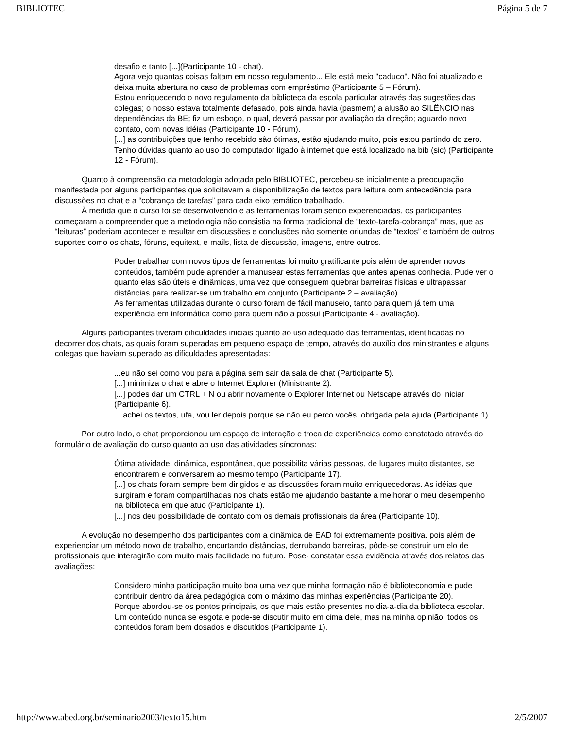BIBLIOTEC Página 5 de 7
desafio e tanto [...](Participante 10 - chat).
Agora vejo quantas coisas faltam em nosso regulamento... Ele está meio "caduco". Não foi atualizado e deixa muita abertura no caso de problemas com empréstimo (Participante 5 – Fórum).
Estou enriquecendo o novo regulamento da biblioteca da escola particular através das sugestões das colegas; o nosso estava totalmente defasado, pois ainda havia (pasmem) a alusão ao SILÊNCIO nas dependências da BE; fiz um esboço, o qual, deverá passar por avaliação da direção; aguardo novo contato, com novas idéias (Participante 10 - Fórum).
[...] as contribuições que tenho recebido são ótimas, estão ajudando muito, pois estou partindo do zero. Tenho dúvidas quanto ao uso do computador ligado à internet que está localizado na bib (sic) (Participante 12 - Fórum).
Quanto à compreensão da metodologia adotada pelo BIBLIOTEC, percebeu-se inicialmente a preocupação manifestada por alguns participantes que solicitavam a disponibilização de textos para leitura com antecedência para discussões no chat e a “cobrança de tarefas” para cada eixo temático trabalhado.
À medida que o curso foi se desenvolvendo e as ferramentas foram sendo experenciadas, os participantes começaram a compreender que a metodologia não consistia na forma tradicional de “texto-tarefa-cobrança” mas, que as “leituras” poderiam acontecer e resultar em discussões e conclusões não somente oriundas de “textos” e também de outros suportes como os chats, fóruns, equitext, e-mails, lista de discussão, imagens, entre outros.
Poder trabalhar com novos tipos de ferramentas foi muito gratificante pois além de aprender novos conteúdos, também pude aprender a manusear estas ferramentas que antes apenas conhecia. Pude ver o quanto elas são úteis e dinâmicas, uma vez que conseguem quebrar barreiras físicas e ultrapassar distâncias para realizar-se um trabalho em conjunto (Participante 2 – avaliação).
As ferramentas utilizadas durante o curso foram de fácil manuseio, tanto para quem já tem uma experiência em informática como para quem não a possui (Participante 4 - avaliação).
Alguns participantes tiveram dificuldades iniciais quanto ao uso adequado das ferramentas, identificadas no decorrer dos chats, as quais foram superadas em pequeno espaço de tempo, através do auxílio dos ministrantes e alguns colegas que haviam superado as dificuldades apresentadas:
...eu não sei como vou para a página sem sair da sala de chat (Participante 5).
[...] minimiza o chat e abre o Internet Explorer (Ministrante 2).
[...] podes dar um CTRL + N ou abrir novamente o Explorer Internet ou Netscape através do Iniciar (Participante 6).
... achei os textos, ufa, vou ler depois porque se não eu perco vocês. obrigada pela ajuda (Participante 1).
Por outro lado, o chat proporcionou um espaço de interação e troca de experiências como constatado através do formulário de avaliação do curso quanto ao uso das atividades síncronas:
Ótima atividade, dinâmica, espontânea, que possibilita várias pessoas, de lugares muito distantes, se encontrarem e conversarem ao mesmo tempo (Participante 17).
[...] os chats foram sempre bem dirigidos e as discussões foram muito enriquecedoras. As idéias que surgiram e foram compartilhadas nos chats estão me ajudando bastante a melhorar o meu desempenho na biblioteca em que atuo (Participante 1).
[...] nos deu possibilidade de contato com os demais profissionais da área (Participante 10).
A evolução no desempenho dos participantes com a dinâmica de EAD foi extremamente positiva, pois além de experienciar um método novo de trabalho, encurtando distâncias, derrubando barreiras, pôde-se construir um elo de profissionais que interagirão com muito mais facilidade no futuro. Pose- constatar essa evidência através dos relatos das avaliações:
Considero minha participação muito boa uma vez que minha formação não é biblioteconomia e pude contribuir dentro da área pedagógica com o máximo das minhas experiências (Participante 20).
Porque abordou-se os pontos principais, os que mais estão presentes no dia-a-dia da biblioteca escolar. Um conteúdo nunca se esgota e pode-se discutir muito em cima dele, mas na minha opinião, todos os conteúdos foram bem dosados e discutidos (Participante 1).
http://www.abed.org.br/seminario2003/texto15.htm 2/5/2007